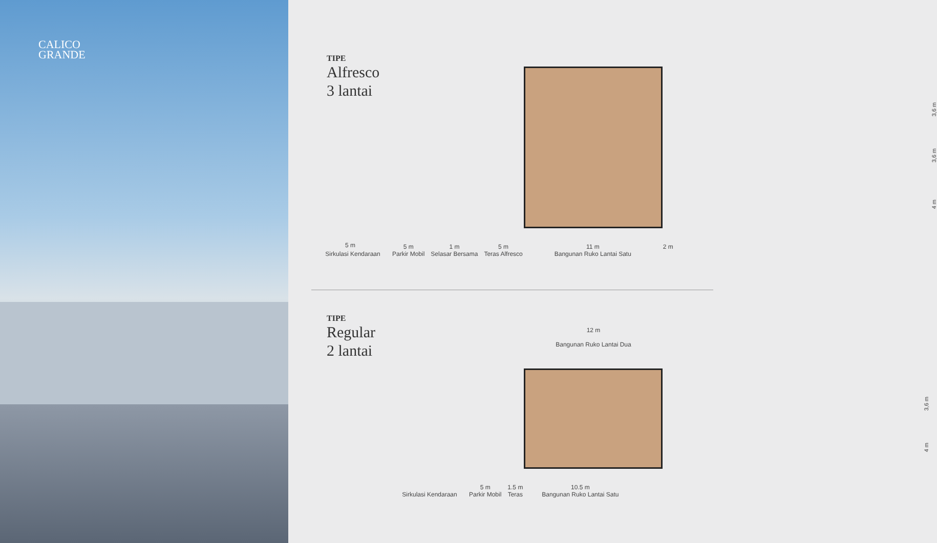CALICO
GRANDE
TIPE
Alfresco
3 lantai
3,6 m
3,6 m
4 m
5 m
Sirkulasi Kendaraan
5 m
Parkir Mobil
1 m
Selasar Bersama
5 m
Teras Alfresco
11 m
Bangunan Ruko Lantai Satu
2 m
TIPE
Regular
2 lantai
12 m
Bangunan Ruko Lantai Dua
3,6 m
4 m
Sirkulasi Kendaraan
5 m
Parkir Mobil
1.5 m
Teras
10.5 m
Bangunan Ruko Lantai Satu